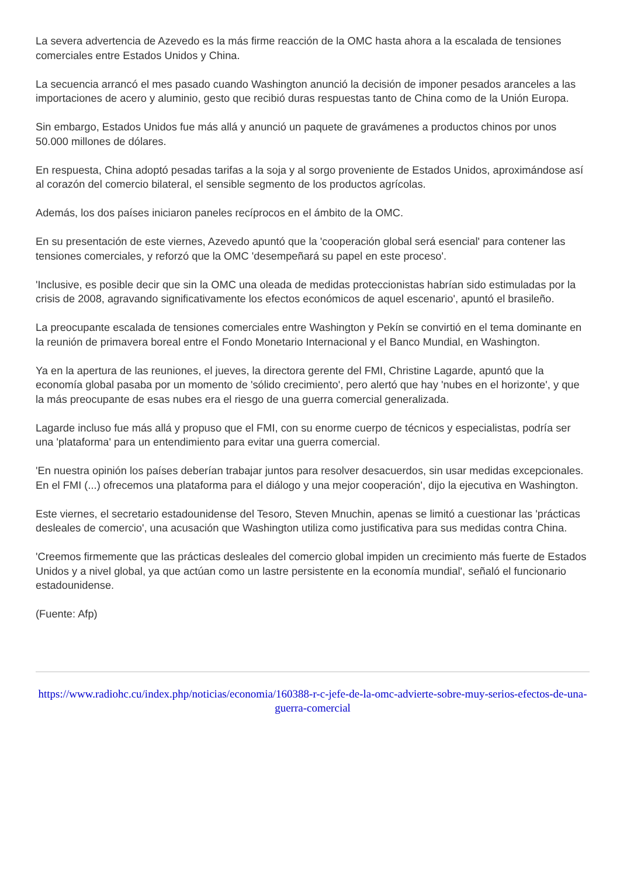La severa advertencia de Azevedo es la más firme reacción de la OMC hasta ahora a la escalada de tensiones comerciales entre Estados Unidos y China.
La secuencia arrancó el mes pasado cuando Washington anunció la decisión de imponer pesados aranceles a las importaciones de acero y aluminio, gesto que recibió duras respuestas tanto de China como de la Unión Europa.
Sin embargo, Estados Unidos fue más allá y anunció un paquete de gravámenes a productos chinos por unos 50.000 millones de dólares.
En respuesta, China adoptó pesadas tarifas a la soja y al sorgo proveniente de Estados Unidos, aproximándose así al corazón del comercio bilateral, el sensible segmento de los productos agrícolas.
Además, los dos países iniciaron paneles recíprocos en el ámbito de la OMC.
En su presentación de este viernes, Azevedo apuntó que la 'cooperación global será esencial' para contener las tensiones comerciales, y reforzó que la OMC 'desempeñará su papel en este proceso'.
'Inclusive, es posible decir que sin la OMC una oleada de medidas proteccionistas habrían sido estimuladas por la crisis de 2008, agravando significativamente los efectos económicos de aquel escenario', apuntó el brasileño.
La preocupante escalada de tensiones comerciales entre Washington y Pekín se convirtió en el tema dominante en la reunión de primavera boreal entre el Fondo Monetario Internacional y el Banco Mundial, en Washington.
Ya en la apertura de las reuniones, el jueves, la directora gerente del FMI, Christine Lagarde, apuntó que la economía global pasaba por un momento de 'sólido crecimiento', pero alertó que hay 'nubes en el horizonte', y que la más preocupante de esas nubes era el riesgo de una guerra comercial generalizada.
Lagarde incluso fue más allá y propuso que el FMI, con su enorme cuerpo de técnicos y especialistas, podría ser una 'plataforma' para un entendimiento para evitar una guerra comercial.
'En nuestra opinión los países deberían trabajar juntos para resolver desacuerdos, sin usar medidas excepcionales. En el FMI (...) ofrecemos una plataforma para el diálogo y una mejor cooperación', dijo la ejecutiva en Washington.
Este viernes, el secretario estadounidense del Tesoro, Steven Mnuchin, apenas se limitó a cuestionar las 'prácticas desleales de comercio', una acusación que Washington utiliza como justificativa para sus medidas contra China.
'Creemos firmemente que las prácticas desleales del comercio global impiden un crecimiento más fuerte de Estados Unidos y a nivel global, ya que actúan como un lastre persistente en la economía mundial', señaló el funcionario estadounidense.
(Fuente: Afp)
https://www.radiohc.cu/index.php/noticias/economia/160388-r-c-jefe-de-la-omc-advierte-sobre-muy-serios-efectos-de-una-guerra-comercial